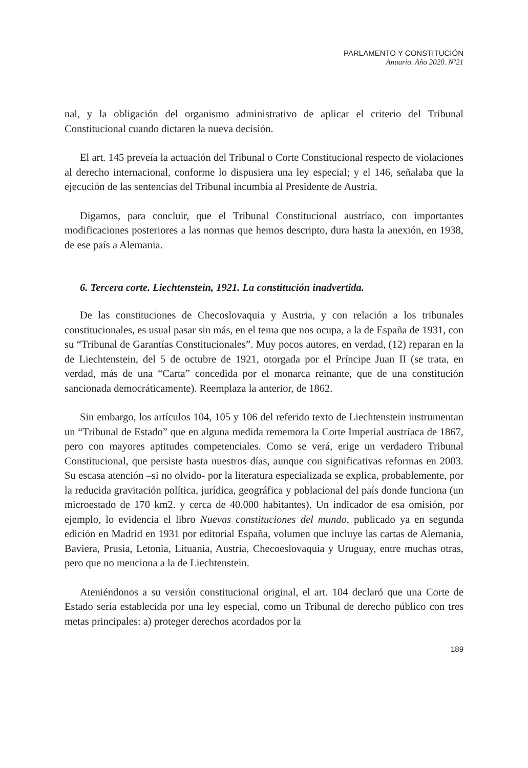PARLAMENTO Y CONSTITUCIÓN
Anuario. Año 2020. Nº21
nal, y la obligación del organismo administrativo de aplicar el criterio del Tribunal Constitucional cuando dictaren la nueva decisión.
El art. 145 preveía la actuación del Tribunal o Corte Constitucional respecto de violaciones al derecho internacional, conforme lo dispusiera una ley especial; y el 146, señalaba que la ejecución de las sentencias del Tribunal incumbía al Presidente de Austria.
Digamos, para concluir, que el Tribunal Constitucional austríaco, con importantes modificaciones posteriores a las normas que hemos descripto, dura hasta la anexión, en 1938, de ese país a Alemania.
6. Tercera corte. Liechtenstein, 1921. La constitución inadvertida.
De las constituciones de Checoslovaquia y Austria, y con relación a los tribunales constitucionales, es usual pasar sin más, en el tema que nos ocupa, a la de España de 1931, con su “Tribunal de Garantías Constitucionales”. Muy pocos autores, en verdad, (12) reparan en la de Liechtenstein, del 5 de octubre de 1921, otorgada por el Príncipe Juan II (se trata, en verdad, más de una “Carta” concedida por el monarca reinante, que de una constitución sancionada democráticamente). Reemplaza la anterior, de 1862.
Sin embargo, los artículos 104, 105 y 106 del referido texto de Liechtenstein instrumentan un “Tribunal de Estado” que en alguna medida rememora la Corte Imperial austríaca de 1867, pero con mayores aptitudes competenciales. Como se verá, erige un verdadero Tribunal Constitucional, que persiste hasta nuestros días, aunque con significativas reformas en 2003. Su escasa atención –si no olvido- por la literatura especializada se explica, probablemente, por la reducida gravitación política, jurídica, geográfica y poblacional del país donde funciona (un microestado de 170 km2. y cerca de 40.000 habitantes). Un indicador de esa omisión, por ejemplo, lo evidencia el libro Nuevas constituciones del mundo, publicado ya en segunda edición en Madrid en 1931 por editorial España, volumen que incluye las cartas de Alemania, Baviera, Prusia, Letonia, Lituania, Austria, Checoeslovaquia y Uruguay, entre muchas otras, pero que no menciona a la de Liechtenstein.
Ateniéndonos a su versión constitucional original, el art. 104 declaró que una Corte de Estado sería establecida por una ley especial, como un Tribunal de derecho público con tres metas principales: a) proteger derechos acordados por la
189